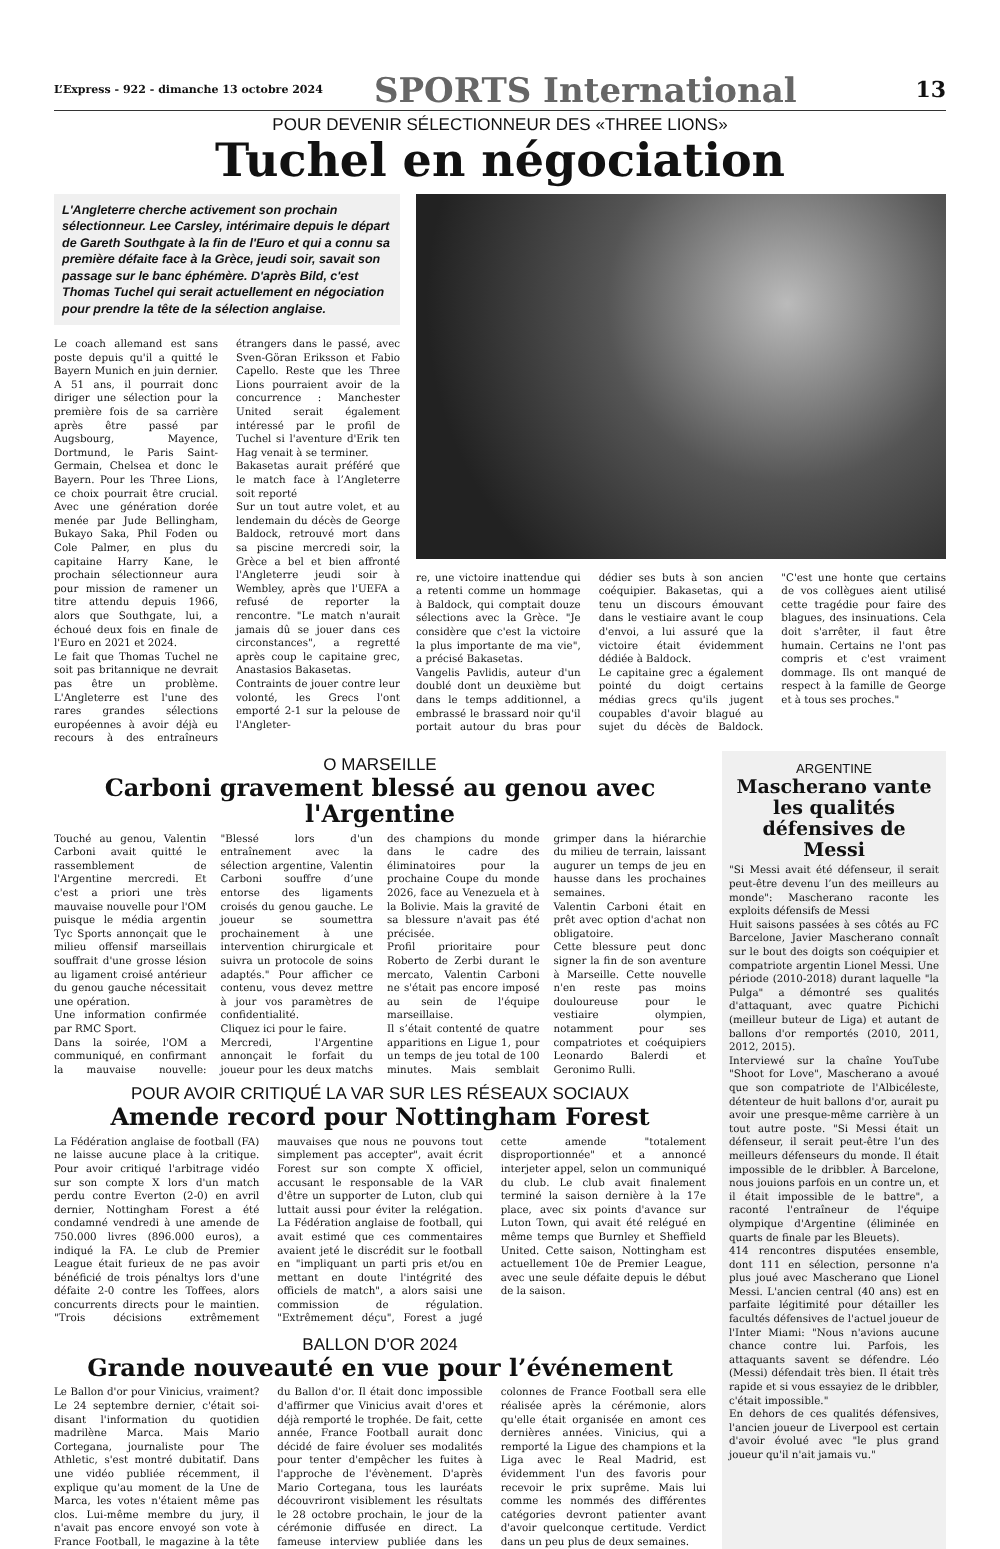L’Express - 922 - dimanche 13 octobre 2024
SPORTS International
13
POUR DEVENIR SÉLECTIONNEUR DES «THREE LIONS»
Tuchel en négociation
L'Angleterre cherche activement son prochain sélectionneur. Lee Carsley, intérimaire depuis le départ de Gareth Southgate à la fin de l'Euro et qui a connu sa première défaite face à la Grèce, jeudi soir, savait son passage sur le banc éphémère. D'après Bild, c'est Thomas Tuchel qui serait actuellement en négociation pour prendre la tête de la sélection anglaise.
Le coach allemand est sans poste depuis qu'il a quitté le Bayern Munich en juin dernier. A 51 ans, il pourrait donc diriger une sélection pour la première fois de sa carrière après être passé par Augsbourg, Mayence, Dortmund, le Paris Saint-Germain, Chelsea et donc le Bayern. Pour les Three Lions, ce choix pourrait être crucial. Avec une génération dorée menée par Jude Bellingham, Bukayo Saka, Phil Foden ou Cole Palmer, en plus du capitaine Harry Kane, le prochain sélectionneur aura pour mission de ramener un titre attendu depuis 1966, alors que Southgate, lui, a échoué deux fois en finale de l'Euro en 2021 et 2024.
Le fait que Thomas Tuchel ne soit pas britannique ne devrait pas être un problème. L'Angleterre est l'une des rares grandes sélections européennes à avoir déjà eu recours à des entraîneurs étrangers dans le passé, avec Sven-Göran Eriksson et Fabio Capello. Reste que les Three Lions pourraient avoir de la concurrence : Manchester United serait également intéressé par le profil de Tuchel si l'aventure d'Erik ten Hag venait à se terminer.
Bakasetas aurait préféré que le match face à l’Angleterre soit reporté
Sur un tout autre volet, et au lendemain du décès de George Baldock, retrouvé mort dans sa piscine mercredi soir, la Grèce a bel et bien affronté l'Angleterre jeudi soir à Wembley, après que l'UEFA a refusé de reporter la rencontre. "Le match n'aurait jamais dû se jouer dans ces circonstances", a regretté après coup le capitaine grec, Anastasios Bakasetas.
Contraints de jouer contre leur volonté, les Grecs l'ont emporté 2-1 sur la pelouse de l'Angleter-
re, une victoire inattendue qui a retenti comme un hommage à Baldock, qui comptait douze sélections avec la Grèce. "Je considère que c'est la victoire la plus importante de ma vie", a précisé Bakasetas.
Vangelis Pavlidis, auteur d'un doublé dont un deuxième but dans le temps additionnel, a embrassé le brassard noir qu'il portait autour du bras pour dédier ses buts à son ancien coéquipier. Bakasetas, qui a tenu un discours émouvant dans le vestiaire avant le coup d'envoi, a lui assuré que la victoire était évidemment dédiée à Baldock.
Le capitaine grec a également pointé du doigt certains médias grecs qu'ils jugent coupables d'avoir blagué au sujet du décès de Baldock. "C'est une honte que certains de vos collègues aient utilisé cette tragédie pour faire des blagues, des insinuations. Cela doit s'arrêter, il faut être humain. Certains ne l'ont pas compris et c'est vraiment dommage. Ils ont manqué de respect à la famille de George et à tous ses proches."
O MARSEILLE
Carboni gravement blessé au genou avec l'Argentine
Touché au genou, Valentin Carboni avait quitté le rassemblement de l'Argentine mercredi. Et c'est a priori une très mauvaise nouvelle pour l'OM puisque le média argentin Tyc Sports annonçait que le milieu offensif marseillais souffrait d'une grosse lésion au ligament croisé antérieur du genou gauche nécessitait une opération.
Une information confirmée par RMC Sport.
Dans la soirée, l'OM a communiqué, en confirmant la mauvaise nouvelle: "Blessé lors d'un entraînement avec la sélection argentine, Valentin Carboni souffre d’une entorse des ligaments croisés du genou gauche. Le joueur se soumettra prochainement à une intervention chirurgicale et suivra un protocole de soins adaptés." Pour afficher ce contenu, vous devez mettre à jour vos paramètres de confidentialité.
Cliquez ici pour le faire.
Mercredi, l'Argentine annonçait le forfait du joueur pour les deux matchs des champions du monde dans le cadre des éliminatoires pour la prochaine Coupe du monde 2026, face au Venezuela et à la Bolivie. Mais la gravité de sa blessure n'avait pas été précisée.
Profil prioritaire pour Roberto de Zerbi durant le mercato, Valentin Carboni ne s'était pas encore imposé au sein de l'équipe marseillaise.
Il s’était contenté de quatre apparitions en Ligue 1, pour un temps de jeu total de 100 minutes. Mais semblait grimper dans la hiérarchie du milieu de terrain, laissant augurer un temps de jeu en hausse dans les prochaines semaines.
Valentin Carboni était en prêt avec option d'achat non obligatoire.
Cette blessure peut donc signer la fin de son aventure à Marseille. Cette nouvelle n'en reste pas moins douloureuse pour le vestiaire olympien, notamment pour ses compatriotes et coéquipiers Leonardo Balerdi et Geronimo Rulli.
POUR AVOIR CRITIQUÉ LA VAR SUR LES RÉSEAUX SOCIAUX
Amende record pour Nottingham Forest
La Fédération anglaise de football (FA) ne laisse aucune place à la critique. Pour avoir critiqué l'arbitrage vidéo sur son compte X lors d'un match perdu contre Everton (2-0) en avril dernier, Nottingham Forest a été condamné vendredi à une amende de 750.000 livres (896.000 euros), a indiqué la FA. Le club de Premier League était furieux de ne pas avoir bénéficié de trois pénaltys lors d'une défaite 2-0 contre les Toffees, alors concurrents directs pour le maintien. "Trois décisions extrêmement mauvaises que nous ne pouvons tout simplement pas accepter", avait écrit Forest sur son compte X officiel, accusant le responsable de la VAR d'être un supporter de Luton, club qui luttait aussi pour éviter la relégation. La Fédération anglaise de football, qui avait estimé que ces commentaires avaient jeté le discrédit sur le football en "impliquant un parti pris et/ou en mettant en doute l'intégrité des officiels de match", a alors saisi une commission de régulation. "Extrêmement déçu", Forest a jugé cette amende "totalement disproportionnée" et a annoncé interjeter appel, selon un communiqué du club. Le club avait finalement terminé la saison dernière à la 17e place, avec six points d'avance sur Luton Town, qui avait été relégué en même temps que Burnley et Sheffield United. Cette saison, Nottingham est actuellement 10e de Premier League, avec une seule défaite depuis le début de la saison.
BALLON D'OR 2024
Grande nouveauté en vue pour l’événement
Le Ballon d'or pour Vinicius, vraiment? Le 24 septembre dernier, c'était soi-disant l'information du quotidien madrilène Marca. Mais Mario Cortegana, journaliste pour The Athletic, s'est montré dubitatif. Dans une vidéo publiée récemment, il explique qu'au moment de la Une de Marca, les votes n'étaient même pas clos. Lui-même membre du jury, il n'avait pas encore envoyé son vote à France Football, le magazine à la tête du Ballon d'or. Il était donc impossible d'affirmer que Vinicius avait d'ores et déjà remporté le trophée. De fait, cette année, France Football aurait donc décidé de faire évoluer ses modalités pour tenter d'empêcher les fuites à l'approche de l'évènement. D'après Mario Cortegana, tous les lauréats découvriront visiblement les résultats le 28 octobre prochain, le jour de la cérémonie diffusée en direct. La fameuse interview publiée dans les colonnes de France Football sera elle réalisée après la cérémonie, alors qu'elle était organisée en amont ces dernières années. Vinicius, qui a remporté la Ligue des champions et la Liga avec le Real Madrid, est évidemment l'un des favoris pour recevoir le prix suprême. Mais lui comme les nommés des différentes catégories devront patienter avant d'avoir quelconque certitude. Verdict dans un peu plus de deux semaines.
ARGENTINE
Mascherano vante les qualités défensives de Messi
"Si Messi avait été défenseur, il serait peut-être devenu l’un des meilleurs au monde": Mascherano raconte les exploits défensifs de Messi
Huit saisons passées à ses côtés au FC Barcelone, Javier Mascherano connaît sur le bout des doigts son coéquipier et compatriote argentin Lionel Messi. Une période (2010-2018) durant laquelle "la Pulga" a démontré ses qualités d'attaquant, avec quatre Pichichi (meilleur buteur de Liga) et autant de ballons d'or remportés (2010, 2011, 2012, 2015).
Interviewé sur la chaîne YouTube "Shoot for Love", Mascherano a avoué que son compatriote de l'Albicéleste, détenteur de huit ballons d'or, aurait pu avoir une presque-même carrière à un tout autre poste. "Si Messi était un défenseur, il serait peut-être l’un des meilleurs défenseurs du monde. Il était impossible de le dribbler. À Barcelone, nous jouions parfois en un contre un, et il était impossible de le battre", a raconté l'entraîneur de l'équipe olympique d'Argentine (éliminée en quarts de finale par les Bleuets).
414 rencontres disputées ensemble, dont 111 en sélection, personne n'a plus joué avec Mascherano que Lionel Messi. L'ancien central (40 ans) est en parfaite légitimité pour détailler les facultés défensives de l'actuel joueur de l'Inter Miami: "Nous n'avions aucune chance contre lui. Parfois, les attaquants savent se défendre. Léo (Messi) défendait très bien. Il était très rapide et si vous essayiez de le dribbler, c'était impossible."
En dehors de ces qualités défensives, l'ancien joueur de Liverpool est certain d'avoir évolué avec "le plus grand joueur qu'il n'ait jamais vu."